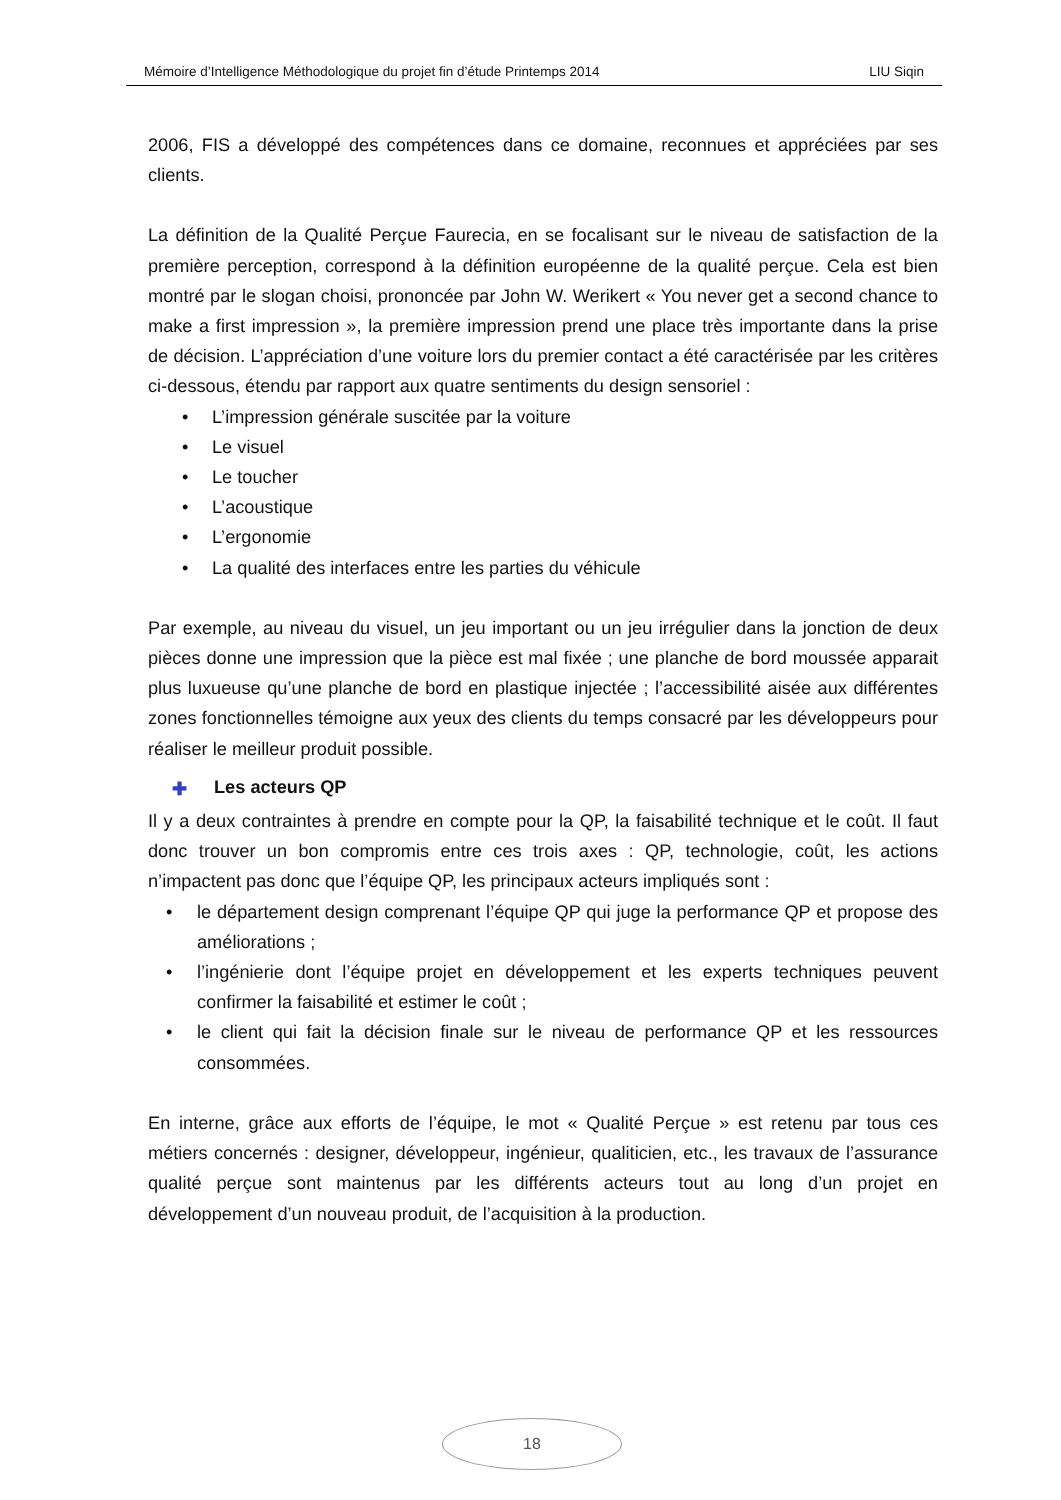Mémoire d’Intelligence Méthodologique du projet fin d’étude Printemps 2014 LIU Siqin
2006, FIS a développé des compétences dans ce domaine, reconnues et appréciées par ses clients.
La définition de la Qualité Perçue Faurecia, en se focalisant sur le niveau de satisfaction de la première perception, correspond à la définition européenne de la qualité perçue. Cela est bien montré par le slogan choisi, prononcée par John W. Werikert « You never get a second chance to make a first impression », la première impression prend une place très importante dans la prise de décision. L’appréciation d’une voiture lors du premier contact a été caractérisée par les critères ci-dessous, étendu par rapport aux quatre sentiments du design sensoriel :
• L’impression générale suscitée par la voiture
• Le visuel
• Le toucher
• L’acoustique
• L’ergonomie
• La qualité des interfaces entre les parties du véhicule
Par exemple, au niveau du visuel, un jeu important ou un jeu irrégulier dans la jonction de deux pièces donne une impression que la pièce est mal fixée ; une planche de bord moussée apparait plus luxueuse qu’une planche de bord en plastique injectée ; l’accessibilité aisée aux différentes zones fonctionnelles témoigne aux yeux des clients du temps consacré par les développeurs pour réaliser le meilleur produit possible.
✚ Les acteurs QP
Il y a deux contraintes à prendre en compte pour la QP, la faisabilité technique et le coût. Il faut donc trouver un bon compromis entre ces trois axes : QP, technologie, coût, les actions n’impactent pas donc que l’équipe QP, les principaux acteurs impliqués sont :
• le département design comprenant l’équipe QP qui juge la performance QP et propose des améliorations ;
• l’ingénierie dont l’équipe projet en développement et les experts techniques peuvent confirmer la faisabilité et estimer le coût ;
• le client qui fait la décision finale sur le niveau de performance QP et les ressources consommées.
En interne, grâce aux efforts de l’équipe, le mot « Qualité Perçue » est retenu par tous ces métiers concernés : designer, développeur, ingénieur, qualiticien, etc., les travaux de l’assurance qualité perçue sont maintenus par les différents acteurs tout au long d’un projet en développement d’un nouveau produit, de l’acquisition à la production.
18